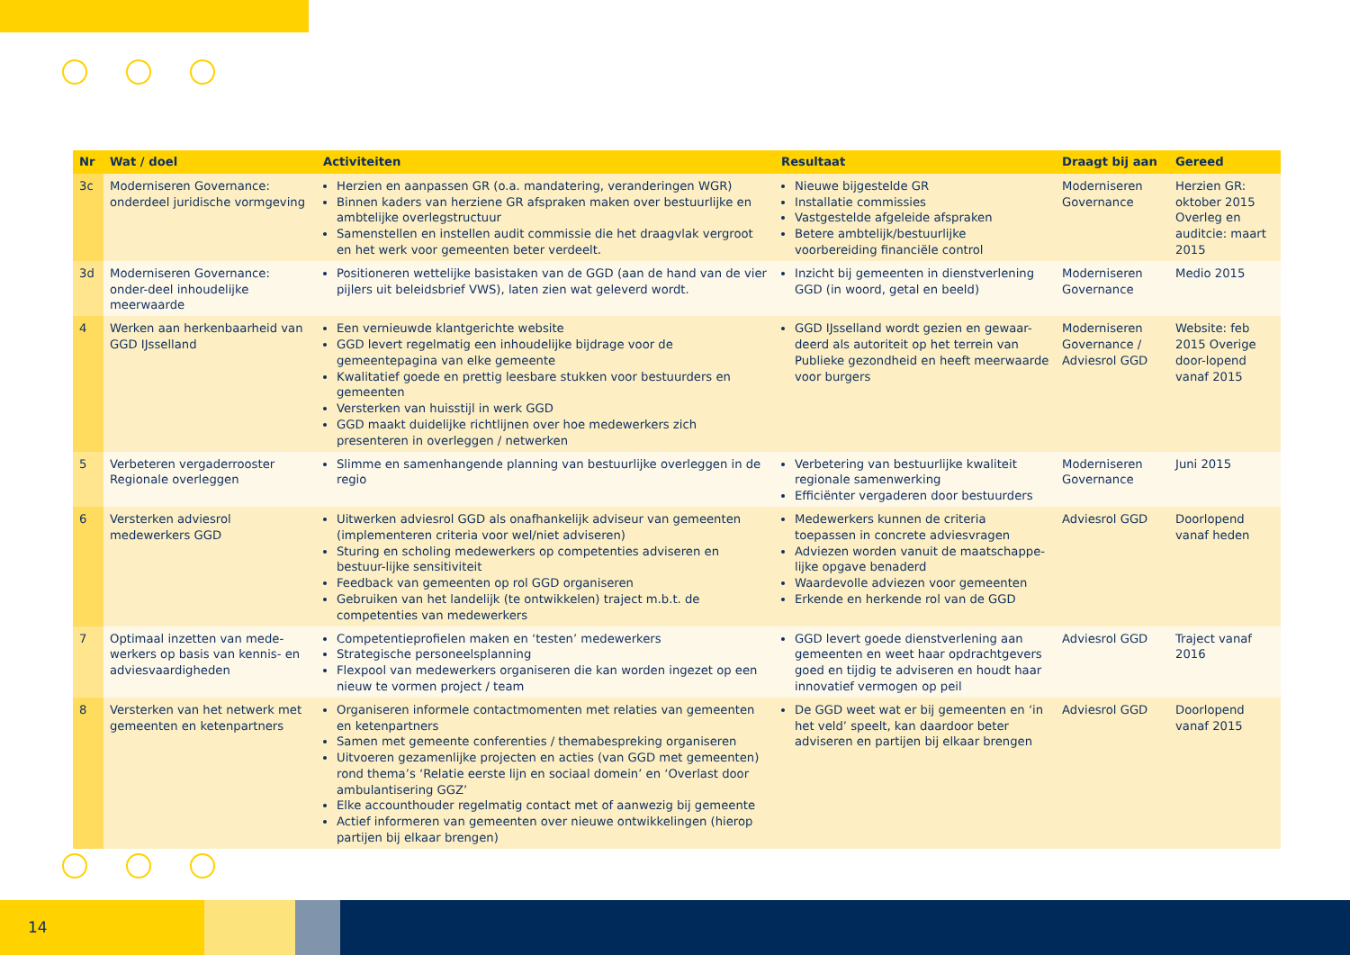| Nr | Wat / doel | Activiteiten | Resultaat | Draagt bij aan | Gereed |
| --- | --- | --- | --- | --- | --- |
| 3c | Moderniseren Governance: onderdeel juridische vormgeving | Herzien en aanpassen GR (o.a. mandatering, veranderingen WGR) Binnen kaders van herziene GR afspraken maken over bestuurlijke en ambtelijke overlegstructuur Samenstellen en instellen audit commissie die het draagvlak vergroot en het werk voor gemeenten beter verdeelt. | Nieuwe bijgestelde GR Installatie commissies Vastgestelde afgeleide afspraken Betere ambtelijk/bestuurlijke voorbereiding financiële control | Moderniseren Governance | Herzien GR: oktober 2015 Overleg en auditcie: maart 2015 |
| 3d | Moderniseren Governance: onder-deel inhoudelijke meerwaarde | Positioneren wettelijke basistaken van de GGD (aan de hand van de vier pijlers uit beleidsbrief VWS), laten zien wat geleverd wordt. | Inzicht bij gemeenten in dienstverlening GGD (in woord, getal en beeld) | Moderniseren Governance | Medio 2015 |
| 4 | Werken aan herkenbaarheid van GGD IJsselland | Een vernieuwde klantgerichte website GGD levert regelmatig een inhoudelijke bijdrage voor de gemeentepagina van elke gemeente Kwalitatief goede en prettig leesbare stukken voor bestuurders en gemeenten Versterken van huisstijl in werk GGD GGD maakt duidelijke richtlijnen over hoe medewerkers zich presenteren in overleggen / netwerken | GGD IJsselland wordt gezien en gewaar-deerd als autoriteit op het terrein van Publieke gezondheid en heeft meerwaarde voor burgers | Moderniseren Governance / Adviesrol GGD | Website: feb 2015 Overige door-lopend vanaf 2015 |
| 5 | Verbeteren vergaderrooster Regionale overleggen | Slimme en samenhangende planning van bestuurlijke overleggen in de regio | Verbetering van bestuurlijke kwaliteit regionale samenwerking Efficiënter vergaderen door bestuurders | Moderniseren Governance | Juni 2015 |
| 6 | Versterken adviesrol medewerkers GGD | Uitwerken adviesrol GGD als onafhankelijk adviseur van gemeenten (implementeren criteria voor wel/niet adviseren) Sturing en scholing medewerkers op competenties adviseren en bestuur-lijke sensitiviteit Feedback van gemeenten op rol GGD organiseren Gebruiken van het landelijk (te ontwikkelen) traject m.b.t. de competenties van medewerkers | Medewerkers kunnen de criteria toepassen in concrete adviesvragen Adviezen worden vanuit de maatschappe-lijke opgave benaderd Waardevolle adviezen voor gemeenten Erkende en herkende rol van de GGD | Adviesrol GGD | Doorlopend vanaf heden |
| 7 | Optimaal inzetten van mede-werkers op basis van kennis- en adviesvaardigheden | Competentieprofielen maken en ‘testen’ medewerkers Strategische personeelsplanning Flexpool van medewerkers organiseren die kan worden ingezet op een nieuw te vormen project / team | GGD levert goede dienstverlening aan gemeenten en weet haar opdrachtgevers goed en tijdig te adviseren en houdt haar innovatief vermogen op peil | Adviesrol GGD | Traject vanaf 2016 |
| 8 | Versterken van het netwerk met gemeenten en ketenpartners | Organiseren informele contactmomenten met relaties van gemeenten en ketenpartners Samen met gemeente conferenties / themabespreking organiseren Uitvoeren gezamenlijke projecten en acties (van GGD met gemeenten) rond thema’s ‘Relatie eerste lijn en sociaal domein’ en ‘Overlast door ambulantisering GGZ’ Elke accounthouder regelmatig contact met of aanwezig bij gemeente Actief informeren van gemeenten over nieuwe ontwikkelingen (hierop partijen bij elkaar brengen) | De GGD weet wat er bij gemeenten en ‘in het veld’ speelt, kan daardoor beter adviseren en partijen bij elkaar brengen | Adviesrol GGD | Doorlopend vanaf 2015 |
14